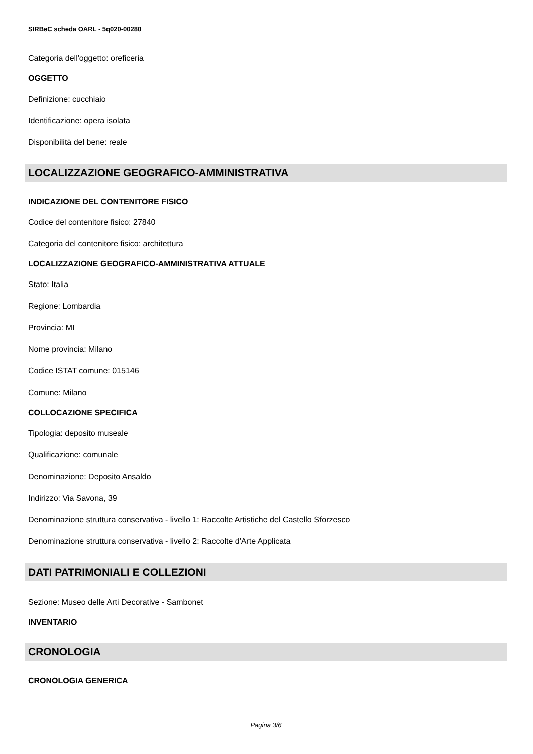SIRBeC scheda OARL - 5q020-00280
Categoria dell'oggetto: oreficeria
OGGETTO
Definizione: cucchiaio
Identificazione: opera isolata
Disponibilità del bene: reale
LOCALIZZAZIONE GEOGRAFICO-AMMINISTRATIVA
INDICAZIONE DEL CONTENITORE FISICO
Codice del contenitore fisico: 27840
Categoria del contenitore fisico: architettura
LOCALIZZAZIONE GEOGRAFICO-AMMINISTRATIVA ATTUALE
Stato: Italia
Regione: Lombardia
Provincia: MI
Nome provincia: Milano
Codice ISTAT comune: 015146
Comune: Milano
COLLOCAZIONE SPECIFICA
Tipologia: deposito museale
Qualificazione: comunale
Denominazione: Deposito Ansaldo
Indirizzo: Via Savona, 39
Denominazione struttura conservativa - livello 1: Raccolte Artistiche del Castello Sforzesco
Denominazione struttura conservativa - livello 2: Raccolte d'Arte Applicata
DATI PATRIMONIALI E COLLEZIONI
Sezione: Museo delle Arti Decorative - Sambonet
INVENTARIO
CRONOLOGIA
CRONOLOGIA GENERICA
Pagina 3/6